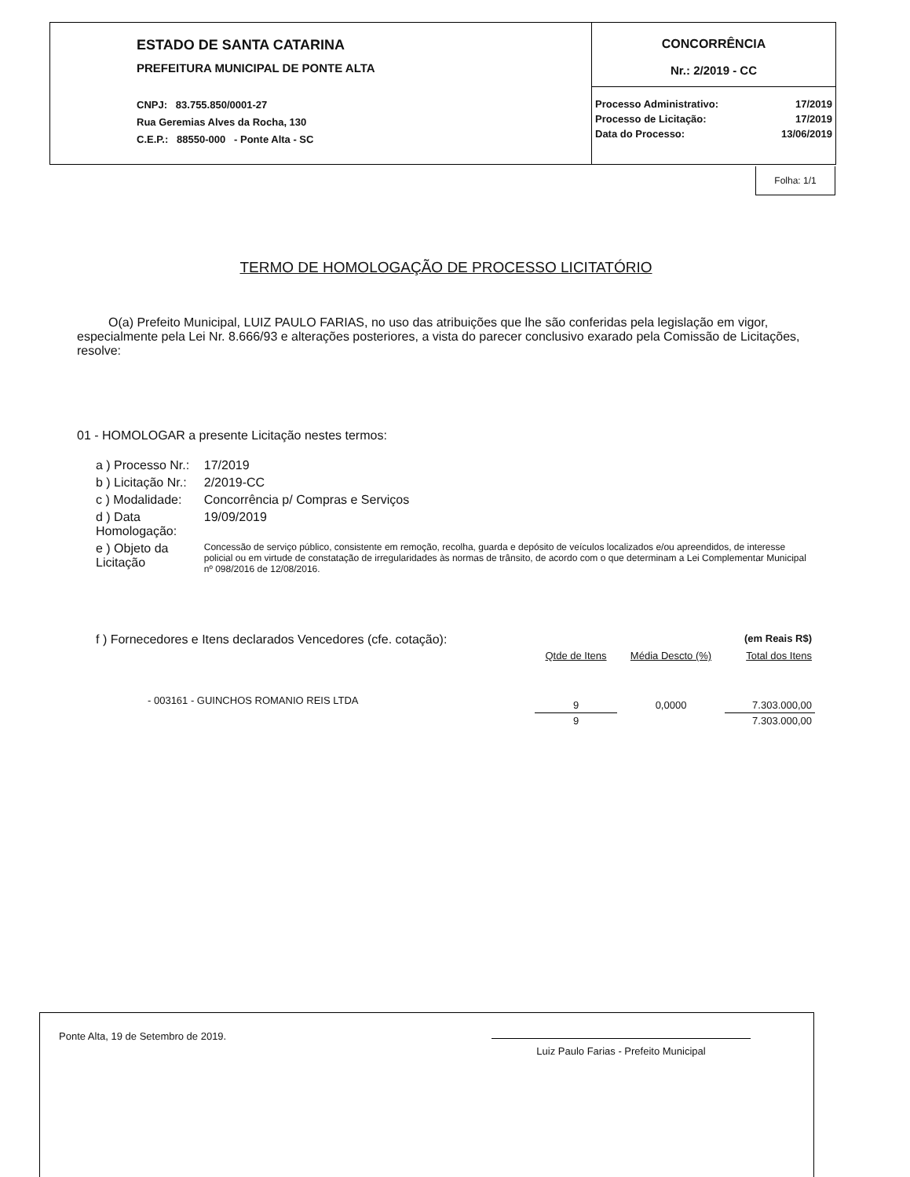ESTADO DE SANTA CATARINA
PREFEITURA MUNICIPAL DE PONTE ALTA
CNPJ: 83.755.850/0001-27
Rua Geremias Alves da Rocha, 130
C.E.P.: 88550-000 - Ponte Alta - SC
CONCORRÊNCIA
Nr.: 2/2019 - CC
| Processo Administrativo: | 17/2019 |
| Processo de Licitação: | 17/2019 |
| Data do Processo: | 13/06/2019 |
Folha: 1/1
TERMO DE HOMOLOGAÇÃO DE PROCESSO LICITATÓRIO
O(a) Prefeito Municipal, LUIZ PAULO FARIAS, no uso das atribuições que lhe são conferidas pela legislação em vigor, especialmente pela Lei Nr. 8.666/93 e alterações posteriores, a vista do parecer conclusivo exarado pela Comissão de Licitações, resolve:
01 - HOMOLOGAR a presente Licitação nestes termos:
| a ) Processo Nr.: | 17/2019 |
| b ) Licitação Nr.: | 2/2019-CC |
| c ) Modalidade: | Concorrência p/ Compras e Serviços |
| d ) Data Homologação: | 19/09/2019 |
| e ) Objeto da Licitação | Concessão de serviço público, consistente em remoção, recolha, guarda e depósito de veículos localizados e/ou apreendidos, de interesse policial ou em virtude de constatação de irregularidades às normas de trânsito, de acordo com o que determinam a Lei Complementar Municipal nº 098/2016 de 12/08/2016. |
| f ) Fornecedores e Itens declarados Vencedores (cfe. cotação): | | | (em Reais R$) |
| | Qtde de Itens | Média Descto (%) | Total dos Itens |
| - 003161 - GUINCHOS ROMANIO REIS LTDA | 9 | 0,0000 | 7.303.000,00 |
| | 9 | | 7.303.000,00 |
Ponte Alta, 19 de Setembro de 2019. Luiz Paulo Farias - Prefeito Municipal